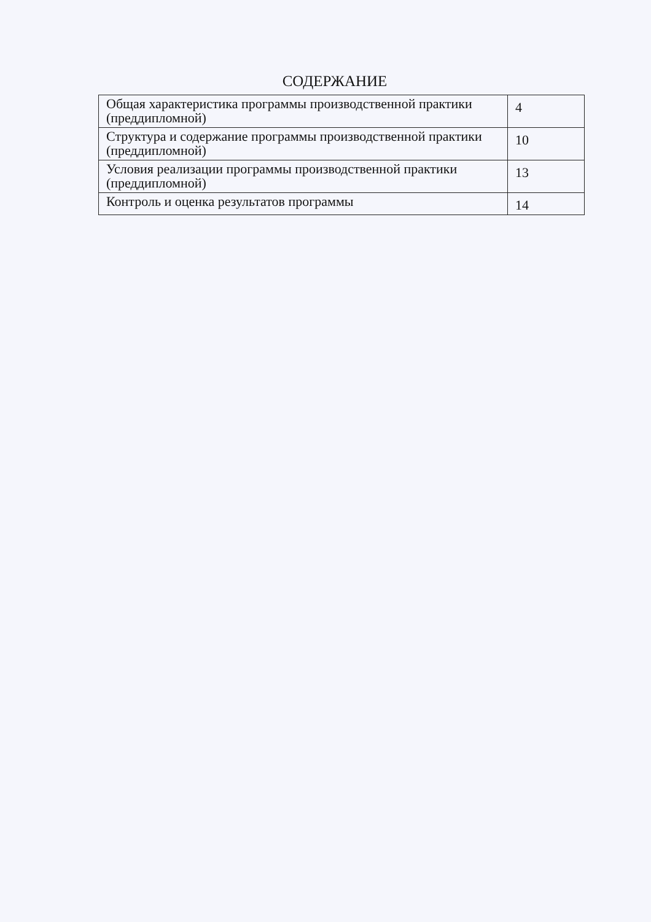СОДЕРЖАНИЕ
| Общая характеристика программы производственной практики (преддипломной) | 4 |
| Структура и содержание программы производственной практики (преддипломной) | 10 |
| Условия реализации программы производственной практики (преддипломной) | 13 |
| Контроль и оценка результатов программы | 14 |